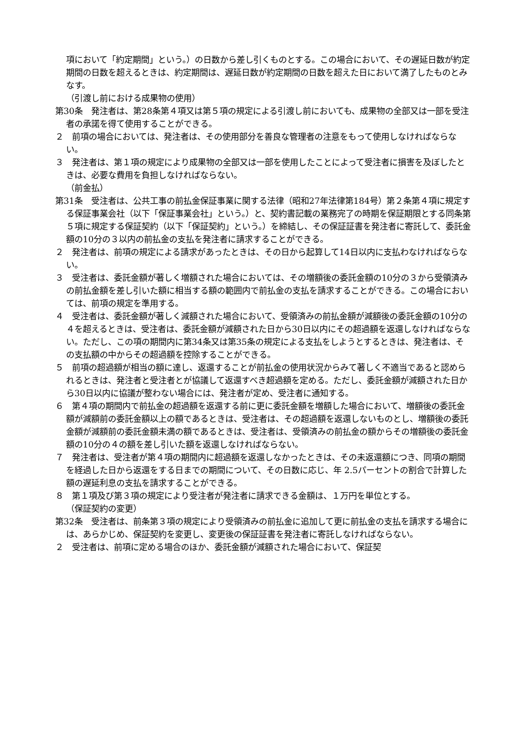項において「約定期間」という。）の日数から差し引くものとする。この場合において、その遅延日数が約定期間の日数を超えるときは、約定期間は、遅延日数が約定期間の日数を超えた日において満了したものとみなす。
（引渡し前における成果物の使用）
第30条　発注者は、第28条第４項又は第５項の規定による引渡し前においても、成果物の全部又は一部を受注者の承諾を得て使用することができる。
２　前項の場合においては、発注者は、その使用部分を善良な管理者の注意をもって使用しなければならない。
３　発注者は、第１項の規定により成果物の全部又は一部を使用したことによって受注者に損害を及ぼしたときは、必要な費用を負担しなければならない。
（前金払）
第31条　受注者は、公共工事の前払金保証事業に関する法律（昭和27年法律第184号）第２条第４項に規定する保証事業会社（以下「保証事業会社」という。）と、契約書記載の業務完了の時期を保証期限とする同条第５項に規定する保証契約（以下「保証契約」という。）を締結し、その保証証書を発注者に寄託して、委託金額の10分の３以内の前払金の支払を発注者に請求することができる。
２　発注者は、前項の規定による請求があったときは、その日から起算して14日以内に支払わなければならない。
３　受注者は、委託金額が著しく増額された場合においては、その増額後の委託金額の10分の３から受領済みの前払金額を差し引いた額に相当する額の範囲内で前払金の支払を請求することができる。この場合においては、前項の規定を準用する。
４　受注者は、委託金額が著しく減額された場合において、受領済みの前払金額が減額後の委託金額の10分の４を超えるときは、受注者は、委託金額が減額された日から30日以内にその超過額を返還しなければならない。ただし、この項の期間内に第34条又は第35条の規定による支払をしようとするときは、発注者は、その支払額の中からその超過額を控除することができる。
５　前項の超過額が相当の額に達し、返還することが前払金の使用状況からみて著しく不適当であると認められるときは、発注者と受注者とが協議して返還すべき超過額を定める。ただし、委託金額が減額された日から30日以内に協議が整わない場合には、発注者が定め、受注者に通知する。
６　第４項の期間内で前払金の超過額を返還する前に更に委託金額を増額した場合において、増額後の委託金額が減額前の委託金額以上の額であるときは、受注者は、その超過額を返還しないものとし、増額後の委託金額が減額前の委託金額未満の額であるときは、受注者は、受領済みの前払金の額からその増額後の委託金額の10分の４の額を差し引いた額を返還しなければならない。
７　発注者は、受注者が第４項の期間内に超過額を返還しなかったときは、その未返還額につき、同項の期間を経過した日から返還をする日までの期間について、その日数に応じ、年 2.5パーセントの割合で計算した額の遅延利息の支払を請求することができる。
８　第１項及び第３項の規定により受注者が発注者に請求できる金額は、１万円を単位とする。
（保証契約の変更）
第32条　受注者は、前条第３項の規定により受領済みの前払金に追加して更に前払金の支払を請求する場合には、あらかじめ、保証契約を変更し、変更後の保証証書を発注者に寄託しなければならない。
２　受注者は、前項に定める場合のほか、委託金額が減額された場合において、保証契